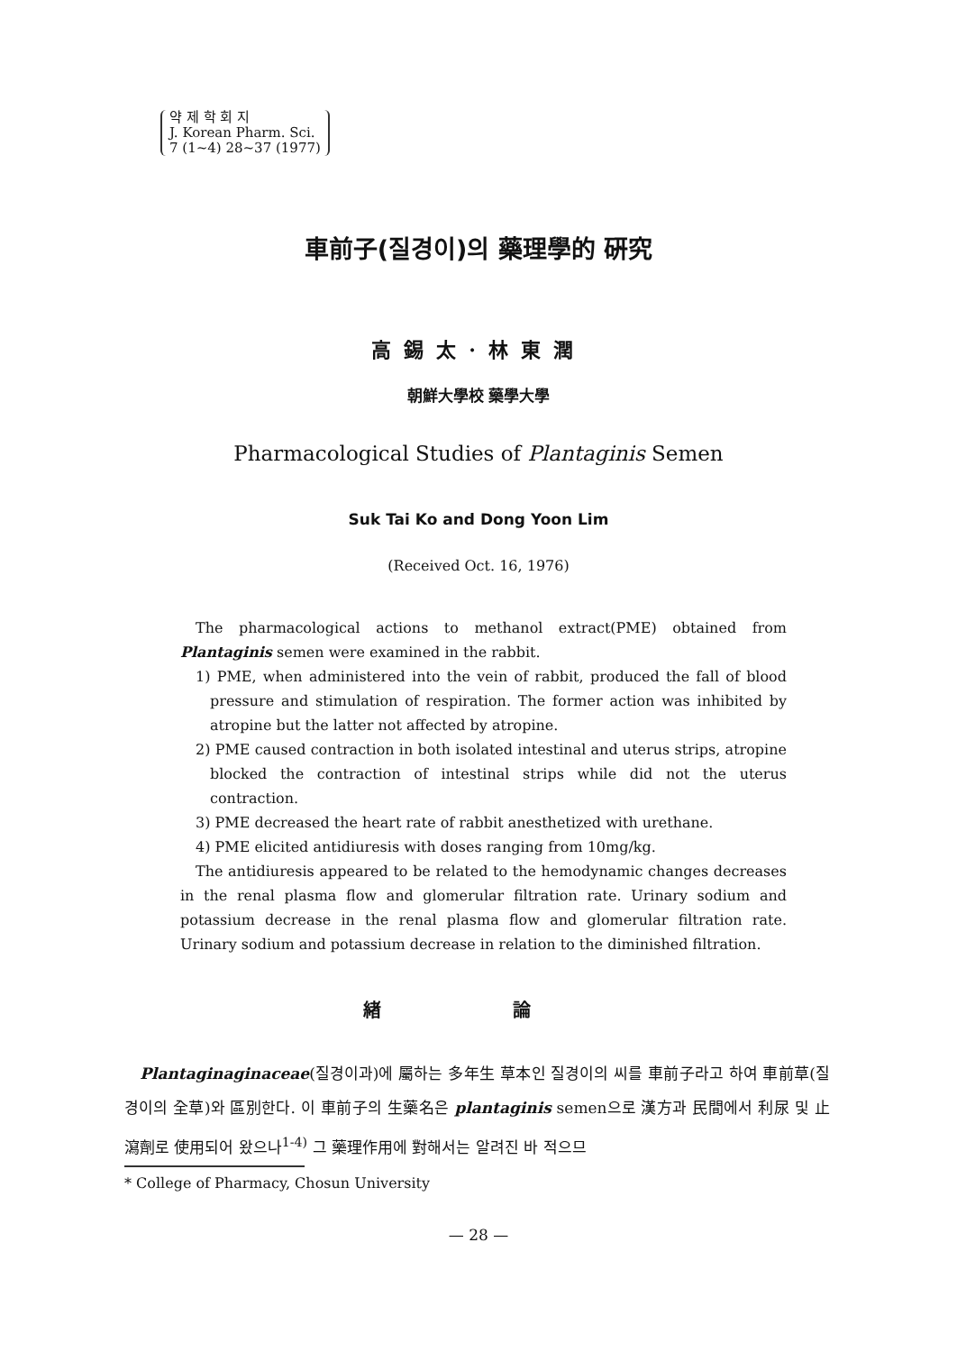약 제 학 회 지
J. Korean Pharm. Sci.
7 (1~4) 28~37 (1977)
車前子(질경이)의 藥理學的 硏究
高錫太·林東潤
朝鮮大學校 藥學大學
Pharmacological Studies of Plantaginis Semen
Suk Tai Ko and Dong Yoon Lim
(Received Oct. 16, 1976)
The pharmacological actions to methanol extract(PME) obtained from Plantaginis semen were examined in the rabbit.
1) PME, when administered into the vein of rabbit, produced the fall of blood pressure and stimulation of respiration. The former action was inhibited by atropine but the latter not affected by atropine.
2) PME caused contraction in both isolated intestinal and uterus strips, atropine blocked the contraction of intestinal strips while did not the uterus contraction.
3) PME decreased the heart rate of rabbit anesthetized with urethane.
4) PME elicited antidiuresis with doses ranging from 10mg/kg.
The antidiuresis appeared to be related to the hemodynamic changes decreases in the renal plasma flow and glomerular filtration rate. Urinary sodium and potassium decrease in the renal plasma flow and glomerular filtration rate. Urinary sodium and potassium decrease in relation to the diminished filtration.
緖 論
Plantaginaginaceae(질경이과)에 屬하는 多年生 草本인 질경이의 씨를 車前子라고 하여 車前草(질경이의 全草)와 區別한다. 이 車前子의 生藥名은 plantaginis semen으로 漢方과 民間에서 利尿 및 止瀉劑로 使用되어 왔으나<sup>1-4)</sup> 그 藥理作用에 對해서는 알려진 바 적으므
* College of Pharmacy, Chosun University
— 28 —